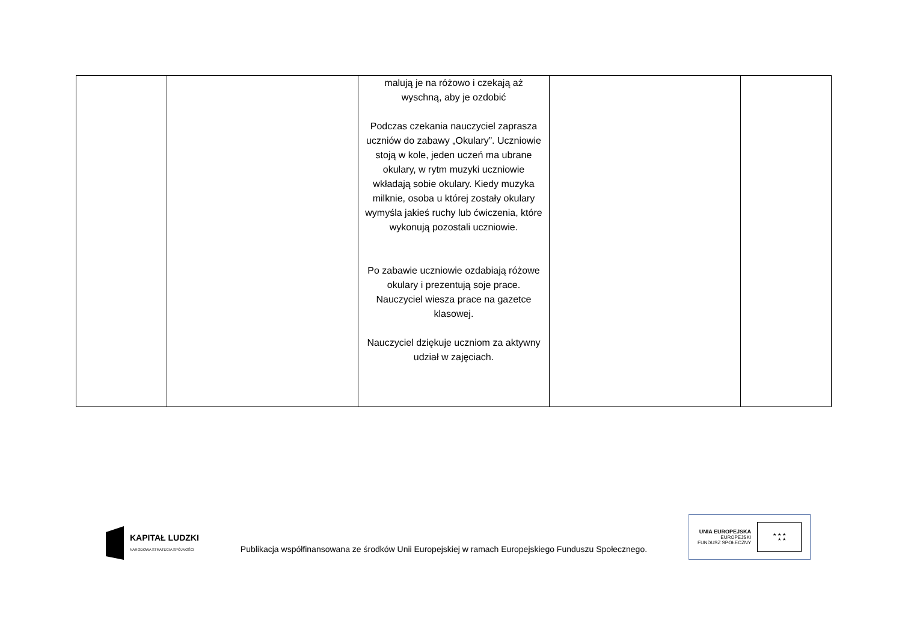| | | malują je na różowo i czekają aż wyschną, aby je ozdobić Podczas czekania nauczyciel zaprasza uczniów do zabawy „Okulary”. Uczniowie stoją w kole, jeden uczeń ma ubrane okulary, w rytm muzyki uczniowie wkładają sobie okulary. Kiedy muzyka milknie, osoba u której zostały okulary wymyśla jakieś ruchy lub ćwiczenia, które wykonują pozostali uczniowie. Po zabawie uczniowie ozdabiają różowe okulary i prezentują soje prace. Nauczyciel wiesza prace na gazetce klasowej. Nauczyciel dziękuje uczniom za aktywny udział w zajęciach. | | |
KAPITAŁ LUDZKI
NARODOWA STRATEGIA SPÓJNOŚCI
Publikacja współfinansowana ze środków Unii Europejskiej w ramach Europejskiego Funduszu Społecznego.
UNIA EUROPEJSKA
EUROPEJSKI
FUNDUSZ SPOŁECZNY
★ ★ ★
★ ★